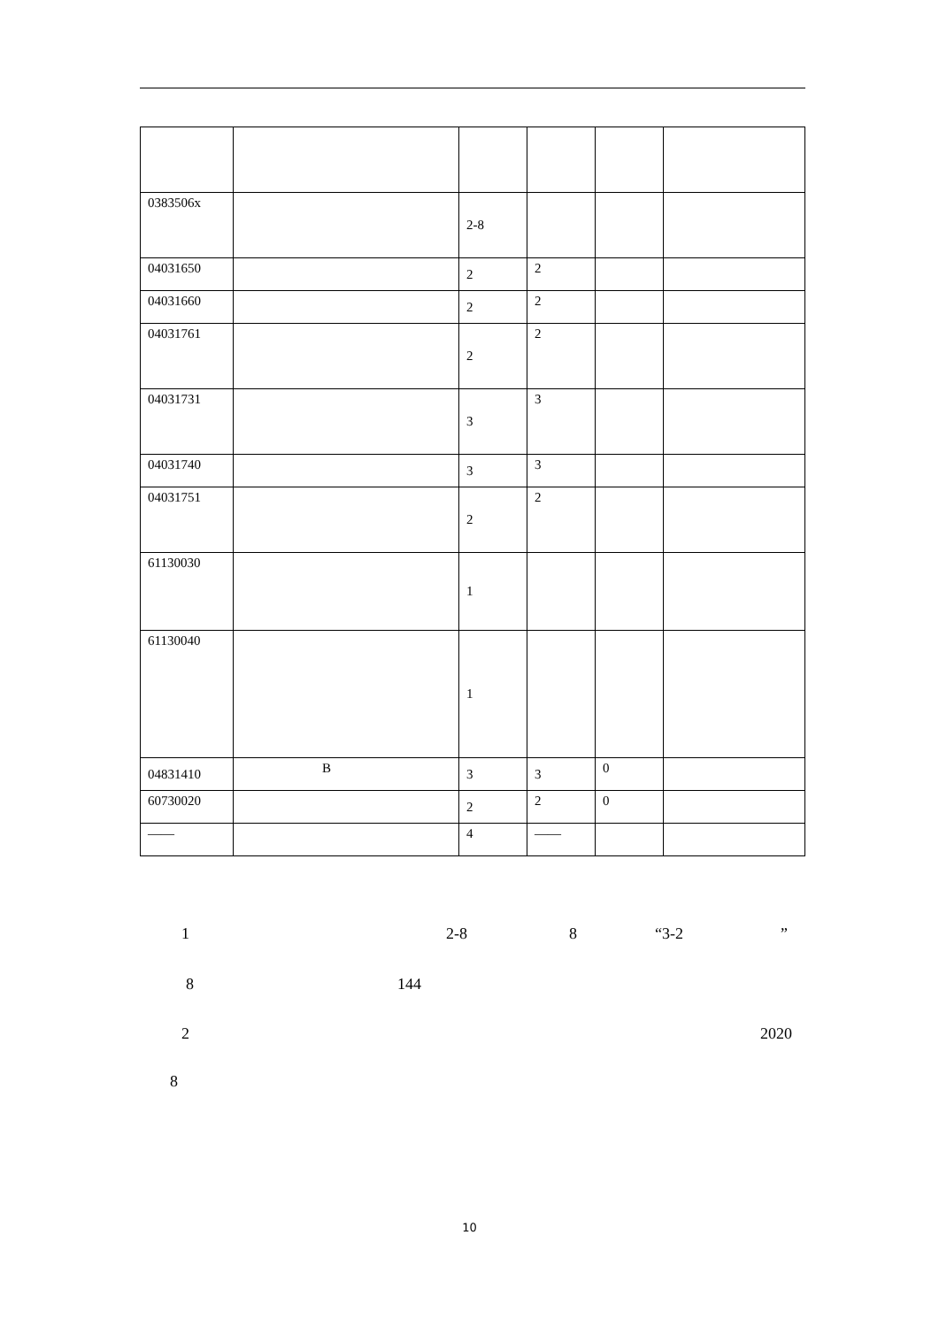| 0383506x | | 2-8 | | | |
| 04031650 | | 2 | 2 | | |
| 04031660 | | 2 | 2 | | |
| 04031761 | | 2 | 2 | | |
| 04031731 | | 3 | 3 | | |
| 04031740 | | 3 | 3 | | |
| 04031751 | | 2 | 2 | | |
| 61130030 | | 1 | | | |
| 61130040 | | 1 | | | |
| 04831410 | B | 3 | 3 | 0 | |
| 60730020 | | 2 | 2 | 0 | |
| —— | | 4 | —— | | |
1 2-8 8 “3-2”
8 144
2 2020
8
10